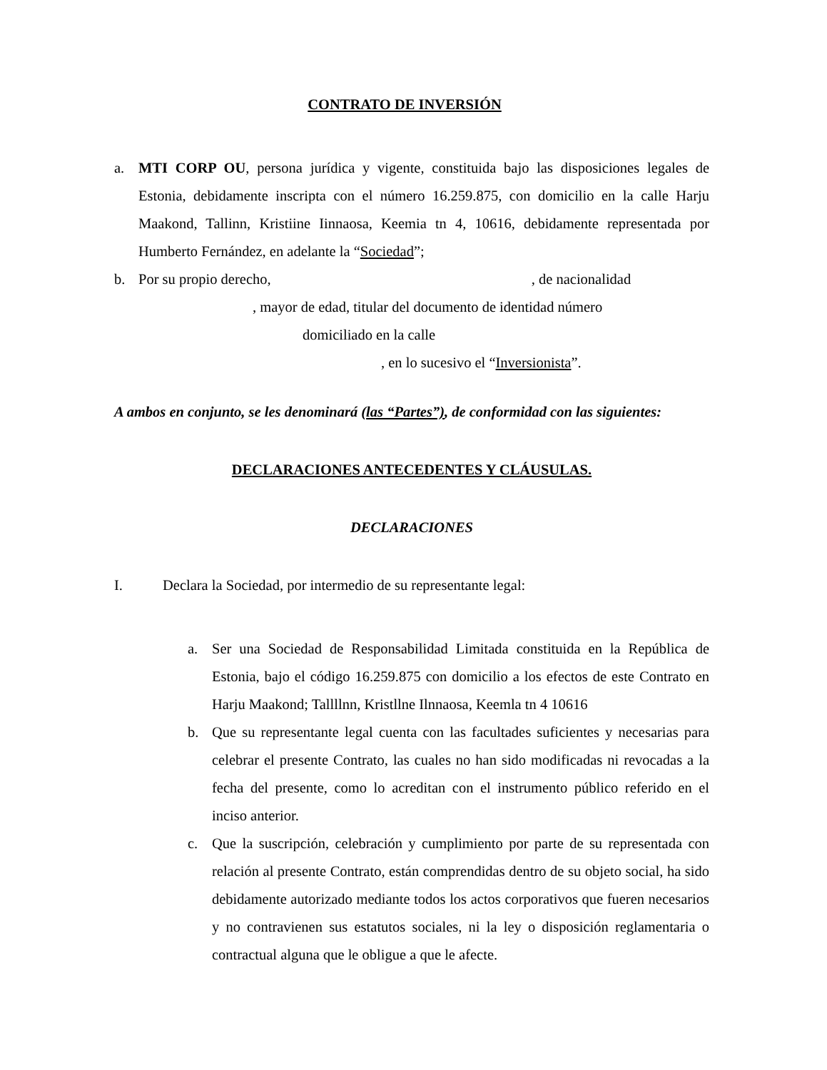CONTRATO DE INVERSIÓN
a. MTI CORP OU, persona jurídica y vigente, constituida bajo las disposiciones legales de Estonia, debidamente inscripta con el número 16.259.875, con domicilio en la calle Harju Maakond, Tallinn, Kristiine Iinnaosa, Keemia tn 4, 10616, debidamente representada por Humberto Fernández, en adelante la “Sociedad”;
b. Por su propio derecho, , de nacionalidad
, mayor de edad, titular del documento de identidad número
domiciliado en la calle
, en lo sucesivo el “Inversionista”.
A ambos en conjunto, se les denominará (las “Partes”), de conformidad con las siguientes:
DECLARACIONES ANTECEDENTES Y CLÁUSULAS.
DECLARACIONES
I. Declara la Sociedad, por intermedio de su representante legal:
a. Ser una Sociedad de Responsabilidad Limitada constituida en la República de Estonia, bajo el código 16.259.875 con domicilio a los efectos de este Contrato en Harju Maakond; Tallllnn, Kristllne Ilnnaosa, Keemla tn 4 10616
b. Que su representante legal cuenta con las facultades suficientes y necesarias para celebrar el presente Contrato, las cuales no han sido modificadas ni revocadas a la fecha del presente, como lo acreditan con el instrumento público referido en el inciso anterior.
c. Que la suscripción, celebración y cumplimiento por parte de su representada con relación al presente Contrato, están comprendidas dentro de su objeto social, ha sido debidamente autorizado mediante todos los actos corporativos que fueren necesarios y no contravienen sus estatutos sociales, ni la ley o disposición reglamentaria o contractual alguna que le obligue a que le afecte.